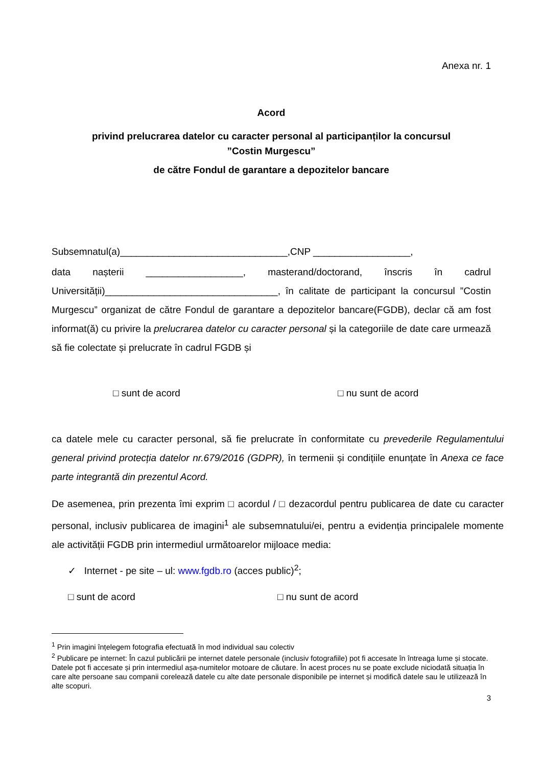Anexa nr. 1
Acord
privind prelucrarea datelor cu caracter personal al participanților la concursul
”Costin Murgescu”
de către Fondul de garantare a depozitelor bancare
Subsemnatul(a)_______________________________,CNP __________________,
data nașterii __________________, masterand/doctorand, înscris în cadrul Universității)________________________________, în calitate de participant la concursul ”Costin Murgescu” organizat de către Fondul de garantare a depozitelor bancare(FGDB), declar că am fost informat(ă) cu privire la prelucrarea datelor cu caracter personal și la categoriile de date care urmează să fie colectate și prelucrate în cadrul FGDB și
□ sunt de acord □ nu sunt de acord
ca datele mele cu caracter personal, să fie prelucrate în conformitate cu prevederile Regulamentului general privind protecția datelor nr.679/2016 (GDPR), în termenii și condițiile enunțate în Anexa ce face parte integrantă din prezentul Acord.
De asemenea, prin prezenta îmi exprim □ acordul / □ dezacordul pentru publicarea de date cu caracter personal, inclusiv publicarea de imagini<sup>1</sup> ale subsemnatului/ei, pentru a evidenția principalele momente ale activității FGDB prin intermediul următoarelor mijloace media:
✓ Internet - pe site – ul: www.fgdb.ro (acces public)<sup>2</sup>;
□ sunt de acord □ nu sunt de acord
<sup>1</sup> Prin imagini înțelegem fotografia efectuată în mod individual sau colectiv
<sup>2</sup> Publicare pe internet: În cazul publicării pe internet datele personale (inclusiv fotografiile) pot fi accesate în întreaga lume și stocate. Datele pot fi accesate și prin intermediul așa-numitelor motoare de căutare. În acest proces nu se poate exclude niciodată situația în care alte persoane sau companii corelează datele cu alte date personale disponibile pe internet și modifică datele sau le utilizează în alte scopuri.
3